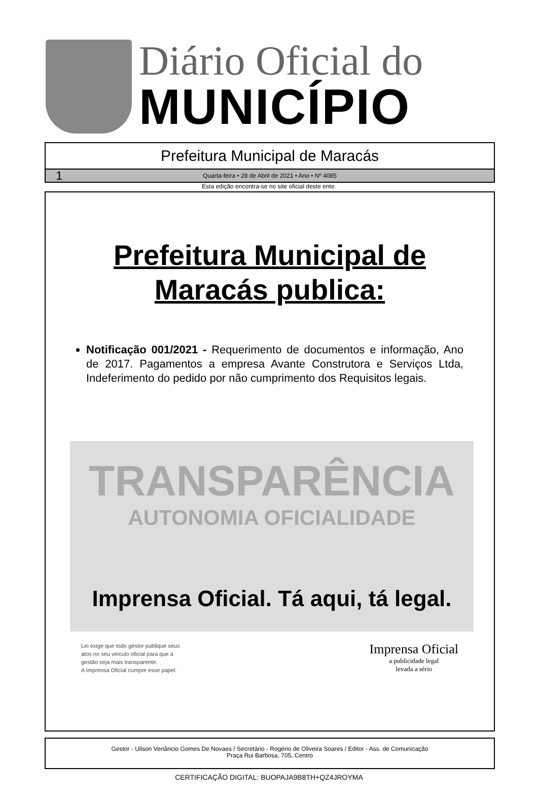Diário Oficial do
MUNICÍPIO
Prefeitura Municipal de Maracás
1 Quarta-feira • 28 de Abril de 2021 • Ano • Nº 4085
Esta edição encontra-se no site oficial deste ente.
Prefeitura Municipal de
Maracás publica:
Notificação 001/2021 - Requerimento de documentos e informação, Ano de 2017. Pagamentos a empresa Avante Construtora e Serviços Ltda, Indeferimento do pedido por não cumprimento dos Requisitos legais.
TRANSPARÊNCIA
AUTONOMIA OFICIALIDADE
Imprensa Oficial. Tá aqui, tá legal.
Lei exige que todo gestor publique seus
atos no seu veículo oficial para que a
gestão seja mais transparente.
A Imprensa Oficial cumpre esse papel.
Imprensa Oficial
a publicidade legal
levada a sério
Gestor - Uilson Venâncio Gomes De Novaes / Secretário - Rogério de Oliveira Soares / Editor - Ass. de Comunicação
Praça Rui Barbosa, 705, Centro
CERTIFICAÇÃO DIGITAL: BUOPAJA9B8TH+QZ4JROYMA